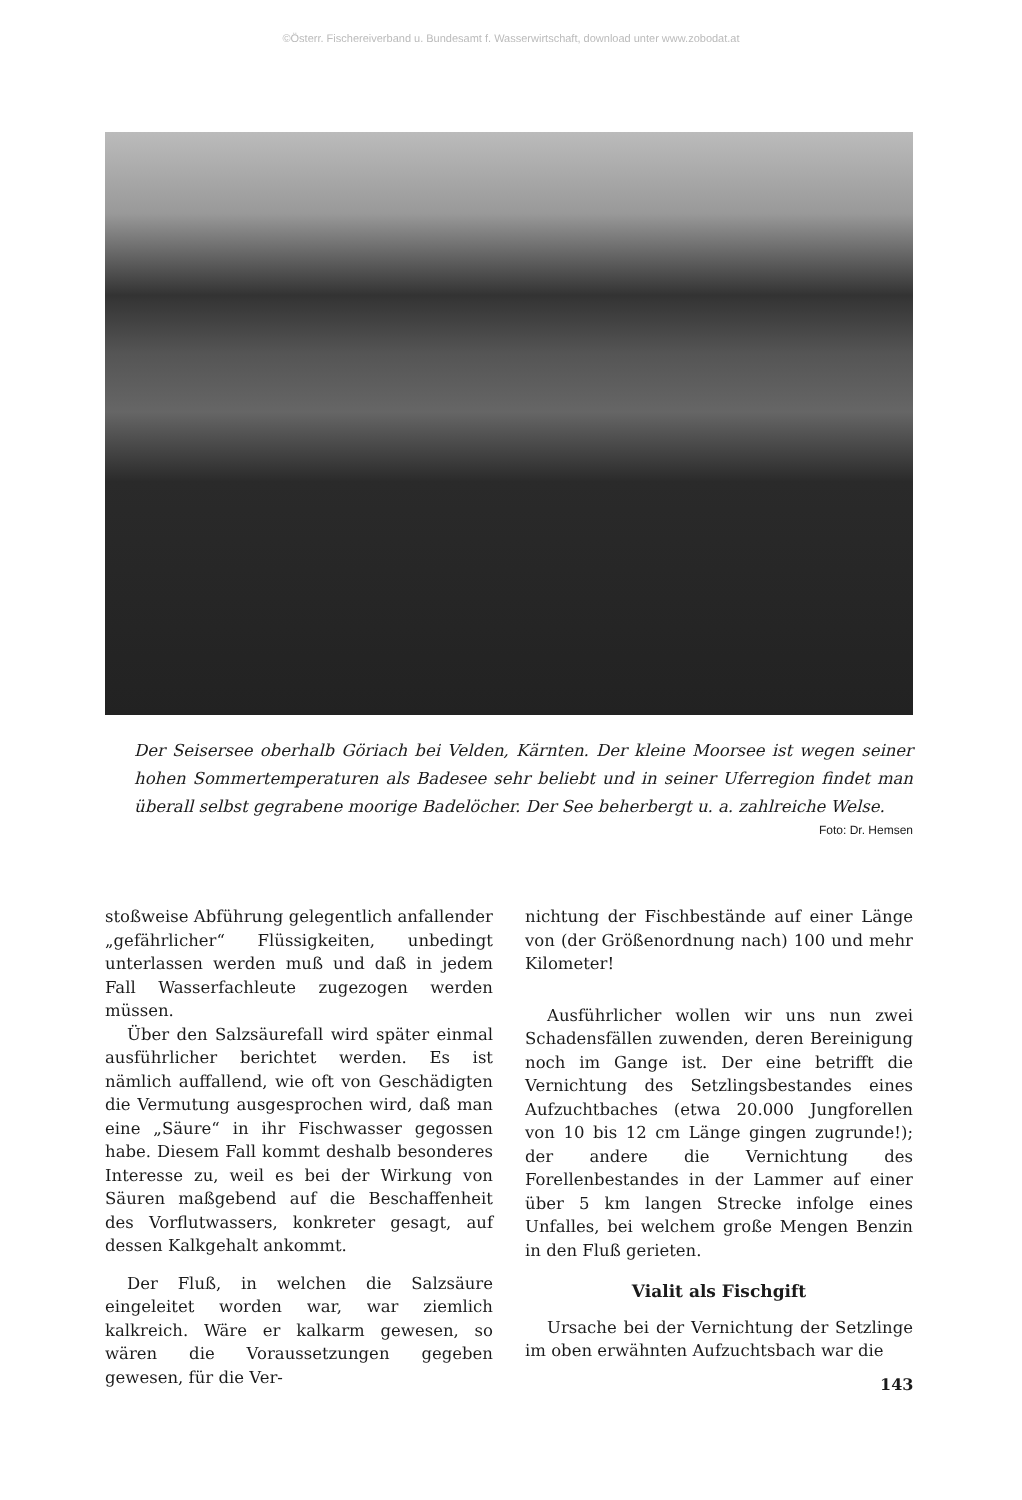©Österr. Fischereiverband u. Bundesamt f. Wasserwirtschaft, download unter www.zobodat.at
Der Seisersee oberhalb Göriach bei Velden, Kärnten. Der kleine Moorsee ist wegen seiner hohen Sommertemperaturen als Badesee sehr beliebt und in seiner Uferregion findet man überall selbst gegrabene moorige Badelöcher. Der See beherbergt u. a. zahlreiche Welse.
Foto: Dr. Hemsen
stoßweise Abführung gelegentlich anfallender „gefährlicher“ Flüssigkeiten, unbedingt unterlassen werden muß und daß in jedem Fall Wasserfachleute zugezogen werden müssen.
Über den Salzsäurefall wird später einmal ausführlicher berichtet werden. Es ist nämlich auffallend, wie oft von Geschädigten die Vermutung ausgesprochen wird, daß man eine „Säure“ in ihr Fischwasser gegossen habe. Diesem Fall kommt deshalb besonderes Interesse zu, weil es bei der Wirkung von Säuren maßgebend auf die Beschaffenheit des Vorflutwassers, konkreter gesagt, auf dessen Kalkgehalt ankommt.
Der Fluß, in welchen die Salzsäure eingeleitet worden war, war ziemlich kalkreich. Wäre er kalkarm gewesen, so wären die Voraussetzungen gegeben gewesen, für die Ver-
nichtung der Fischbestände auf einer Länge von (der Größenordnung nach) 100 und mehr Kilometer!
Ausführlicher wollen wir uns nun zwei Schadensfällen zuwenden, deren Bereinigung noch im Gange ist. Der eine betrifft die Vernichtung des Setzlingsbestandes eines Aufzuchtbaches (etwa 20.000 Jungforellen von 10 bis 12 cm Länge gingen zugrunde!); der andere die Vernichtung des Forellenbestandes in der Lammer auf einer über 5 km langen Strecke infolge eines Unfalles, bei welchem große Mengen Benzin in den Fluß gerieten.
Vialit als Fischgift
Ursache bei der Vernichtung der Setzlinge im oben erwähnten Aufzuchtsbach war die
143